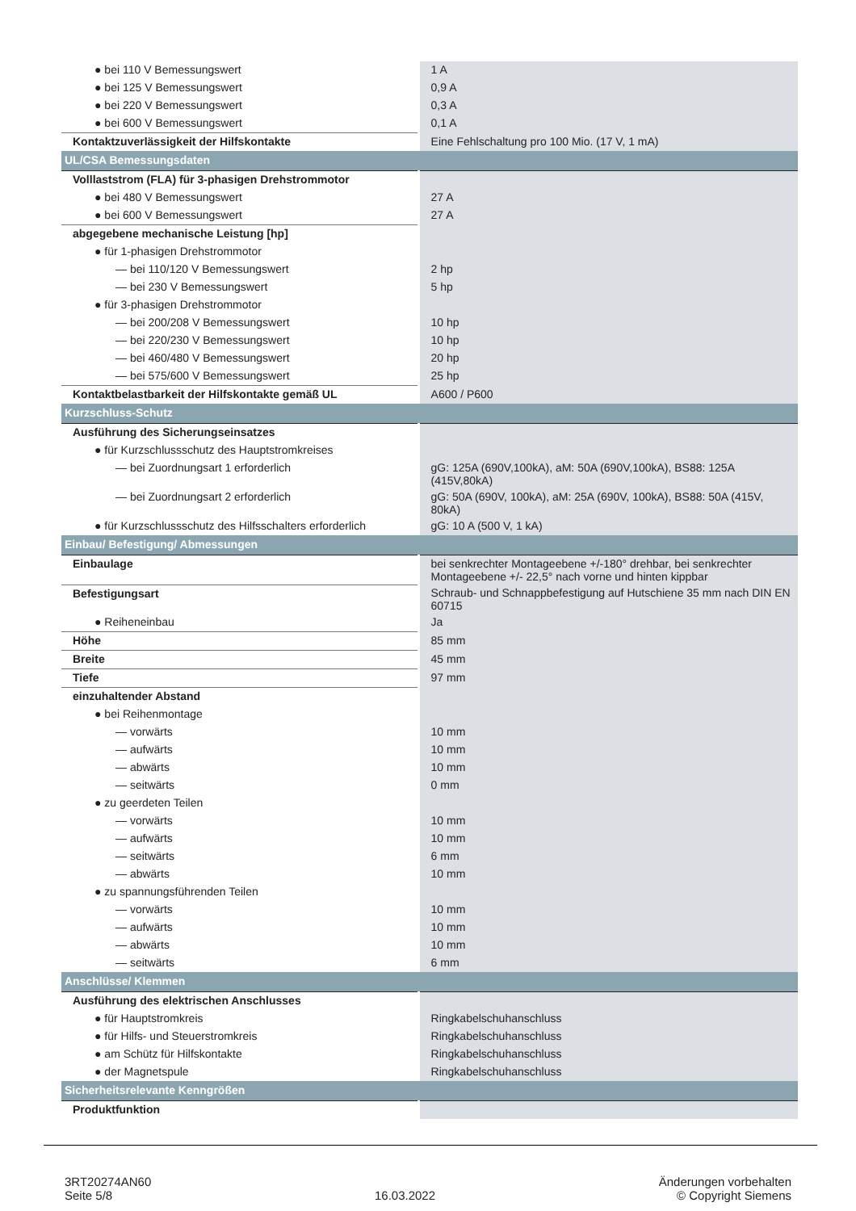| ● bei 110 V Bemessungswert | 1 A |
| ● bei 125 V Bemessungswert | 0,9 A |
| ● bei 220 V Bemessungswert | 0,3 A |
| ● bei 600 V Bemessungswert | 0,1 A |
| Kontaktzuverlässigkeit der Hilfskontakte | Eine Fehlschaltung pro 100 Mio. (17 V, 1 mA) |
| UL/CSA Bemessungsdaten | |
| Volllaststrom (FLA) für 3-phasigen Drehstrommotor | |
| ● bei 480 V Bemessungswert | 27 A |
| ● bei 600 V Bemessungswert | 27 A |
| abgegebene mechanische Leistung [hp] | |
| ● für 1-phasigen Drehstrommotor | |
| — bei 110/120 V Bemessungswert | 2 hp |
| — bei 230 V Bemessungswert | 5 hp |
| ● für 3-phasigen Drehstrommotor | |
| — bei 200/208 V Bemessungswert | 10 hp |
| — bei 220/230 V Bemessungswert | 10 hp |
| — bei 460/480 V Bemessungswert | 20 hp |
| — bei 575/600 V Bemessungswert | 25 hp |
| Kontaktbelastbarkeit der Hilfskontakte gemäß UL | A600 / P600 |
| Kurzschluss-Schutz | |
| Ausführung des Sicherungseinsatzes | |
| ● für Kurzschlussschutz des Hauptstromkreises | |
| — bei Zuordnungsart 1 erforderlich | gG: 125A (690V,100kA), aM: 50A (690V,100kA), BS88: 125A (415V,80kA) |
| — bei Zuordnungsart 2 erforderlich | gG: 50A (690V, 100kA), aM: 25A (690V, 100kA), BS88: 50A (415V, 80kA) |
| ● für Kurzschlussschutz des Hilfsschalters erforderlich | gG: 10 A (500 V, 1 kA) |
| Einbau/ Befestigung/ Abmessungen | |
| Einbaulage | bei senkrechter Montageebene +/-180° drehbar, bei senkrechter Montageebene +/- 22,5° nach vorne und hinten kippbar |
| Befestigungsart | Schraub- und Schnappbefestigung auf Hutschiene 35 mm nach DIN EN 60715 |
| ● Reiheneinbau | Ja |
| Höhe | 85 mm |
| Breite | 45 mm |
| Tiefe | 97 mm |
| einzuhaltender Abstand | |
| ● bei Reihenmontage | |
| — vorwärts | 10 mm |
| — aufwärts | 10 mm |
| — abwärts | 10 mm |
| — seitwärts | 0 mm |
| ● zu geerdeten Teilen | |
| — vorwärts | 10 mm |
| — aufwärts | 10 mm |
| — seitwärts | 6 mm |
| — abwärts | 10 mm |
| ● zu spannungsführenden Teilen | |
| — vorwärts | 10 mm |
| — aufwärts | 10 mm |
| — abwärts | 10 mm |
| — seitwärts | 6 mm |
| Anschlüsse/ Klemmen | |
| Ausführung des elektrischen Anschlusses | |
| ● für Hauptstromkreis | Ringkabelschuhanschluss |
| ● für Hilfs- und Steuerstromkreis | Ringkabelschuhanschluss |
| ● am Schütz für Hilfskontakte | Ringkabelschuhanschluss |
| ● der Magnetspule | Ringkabelschuhanschluss |
| Sicherheitsrelevante Kenngrößen | |
| Produktfunktion | |
3RT20274AN60
Seite 5/8
16.03.2022
Änderungen vorbehalten
© Copyright Siemens